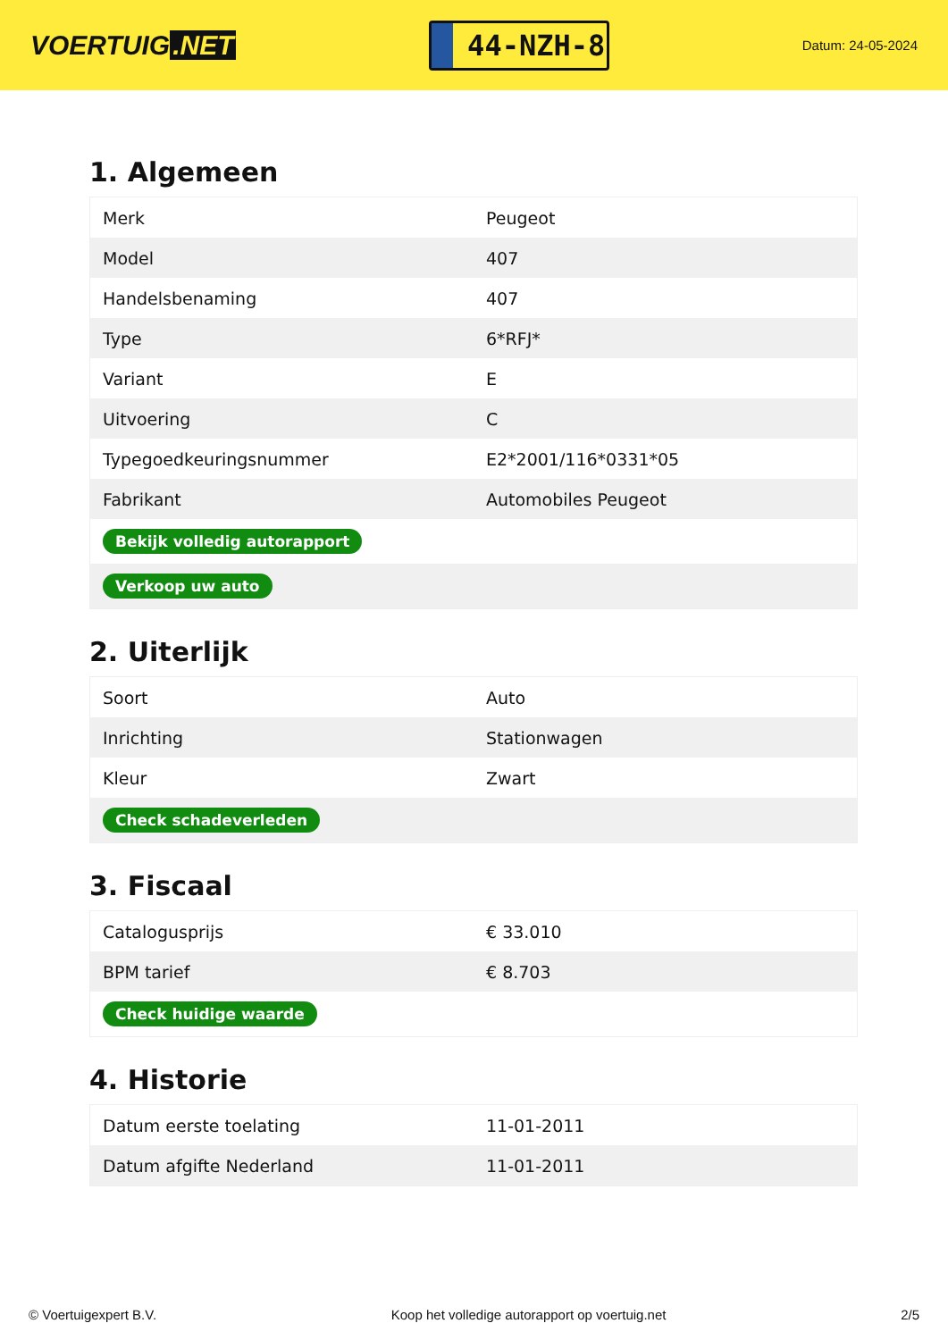VOERTUIG.NET
44-NZH-8
Datum: 24-05-2024
1. Algemeen
| Merk | Peugeot |
| Model | 407 |
| Handelsbenaming | 407 |
| Type | 6*RFJ* |
| Variant | E |
| Uitvoering | C |
| Typegoedkeuringsnummer | E2*2001/116*0331*05 |
| Fabrikant | Automobiles Peugeot |
| Bekijk volledig autorapport | |
| Verkoop uw auto | |
2. Uiterlijk
| Soort | Auto |
| Inrichting | Stationwagen |
| Kleur | Zwart |
| Check schadeverleden | |
3. Fiscaal
| Catalogusprijs | € 33.010 |
| BPM tarief | € 8.703 |
| Check huidige waarde | |
4. Historie
| Datum eerste toelating | 11-01-2011 |
| Datum afgifte Nederland | 11-01-2011 |
© Voertuigexpert B.V. Koop het volledige autorapport op voertuig.net 2/5